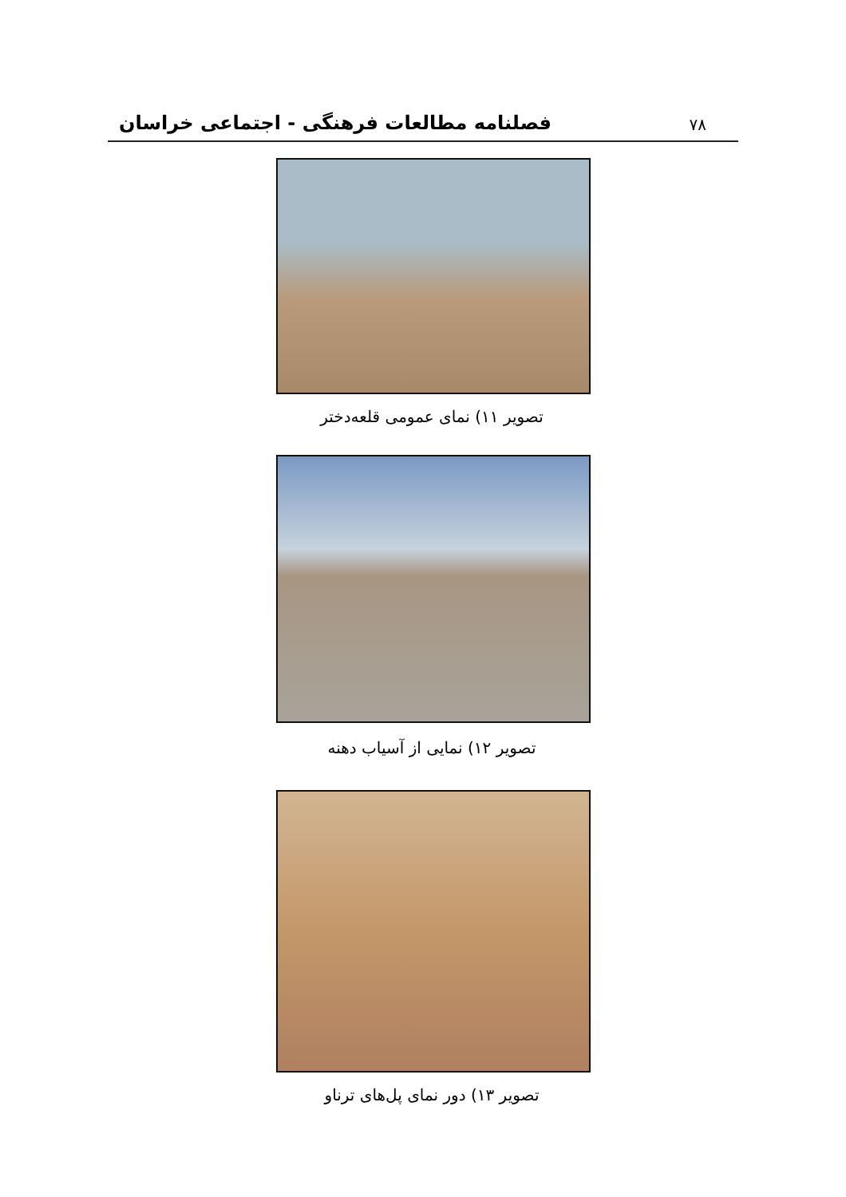۷۸ فصلنامه مطالعات فرهنگی - اجتماعی خراسان
تصویر ۱۱) نمای عمومی قلعه‌دختر
تصویر ۱۲) نمایی از آسیاب دهنه
تصویر ۱۳) دور نمای پل‌های ترناو